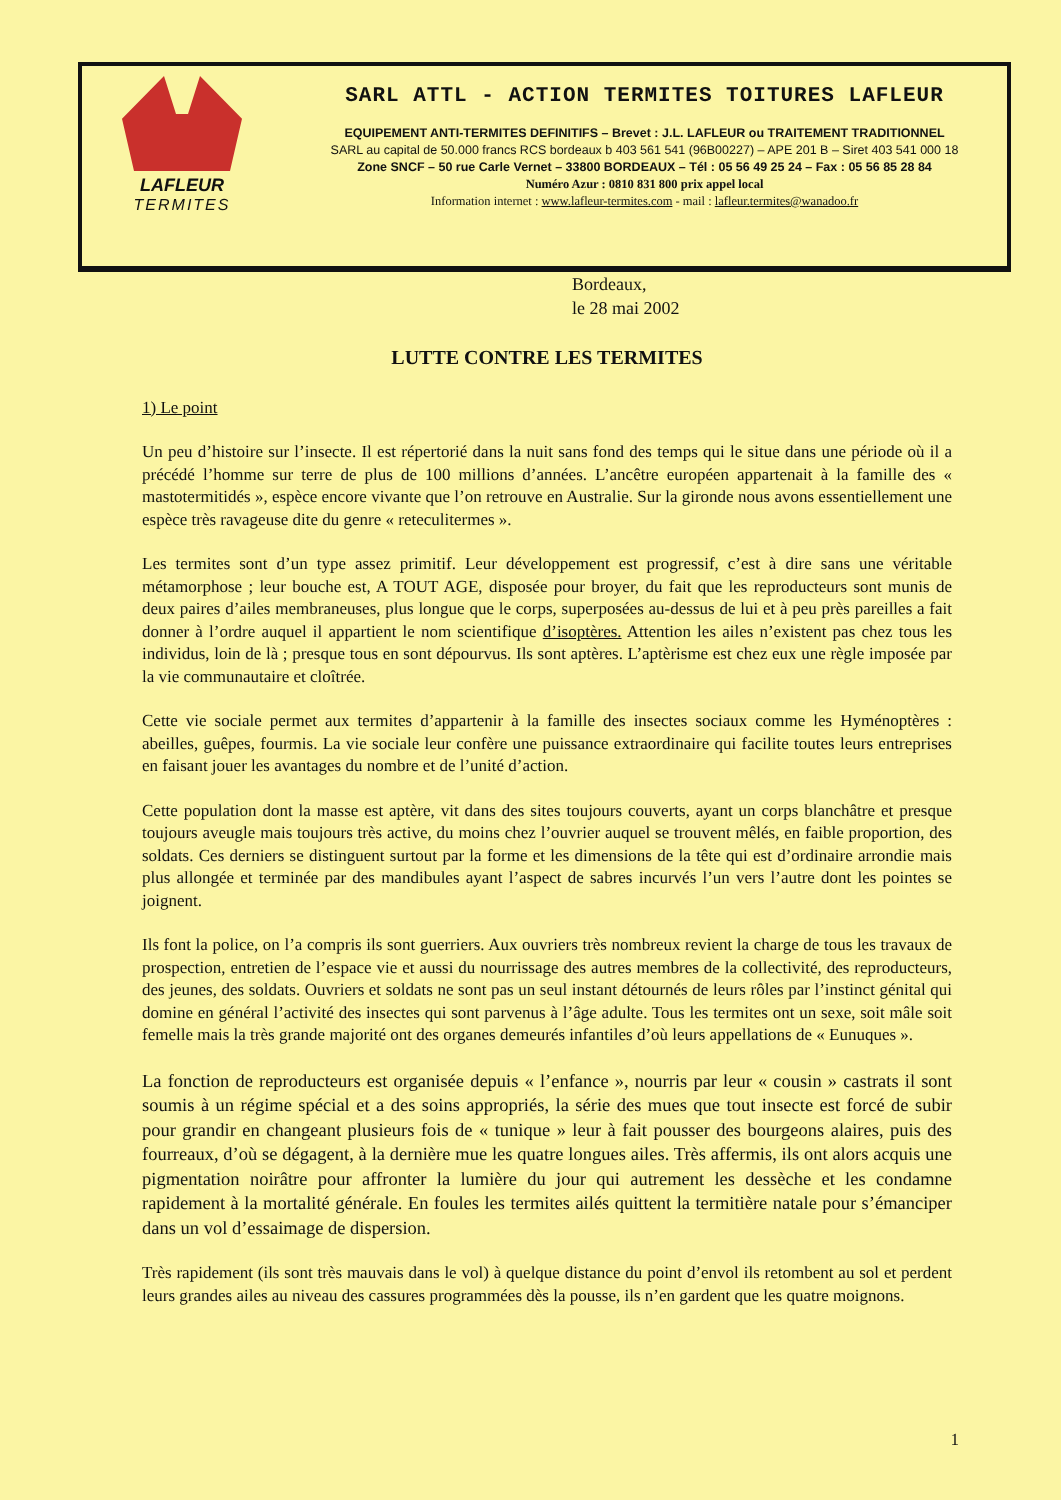LAFLEUR
TERMITES
SARL ATTL - ACTION TERMITES TOITURES LAFLEUR
EQUIPEMENT ANTI-TERMITES DEFINITIFS – Brevet : J.L. LAFLEUR ou TRAITEMENT TRADITIONNEL
SARL au capital de 50.000 francs RCS bordeaux b 403 561 541 (96B00227) – APE 201 B – Siret 403 541 000 18
Zone SNCF – 50 rue Carle Vernet – 33800 BORDEAUX – Tél : 05 56 49 25 24 – Fax : 05 56 85 28 84
Numéro Azur : 0810 831 800 prix appel local
Information internet : www.lafleur-termites.com - mail : lafleur.termites@wanadoo.fr
Bordeaux,
le 28 mai 2002
LUTTE CONTRE LES TERMITES
1) Le point
Un peu d’histoire sur l’insecte. Il est répertorié dans la nuit sans fond des temps qui le situe dans une période où il a précédé l’homme sur terre de plus de 100 millions d’années. L’ancêtre européen appartenait à la famille des « mastotermitidés », espèce encore vivante que l’on retrouve en Australie. Sur la gironde nous avons essentiellement une espèce très ravageuse dite du genre « reteculitermes ».
Les termites sont d’un type assez primitif. Leur développement est progressif, c’est à dire sans une véritable métamorphose ; leur bouche est, A TOUT AGE, disposée pour broyer, du fait que les reproducteurs sont munis de deux paires d’ailes membraneuses, plus longue que le corps, superposées au-dessus de lui et à peu près pareilles a fait donner à l’ordre auquel il appartient le nom scientifique d’isoptères. Attention les ailes n’existent pas chez tous les individus, loin de là ; presque tous en sont dépourvus. Ils sont aptères. L’aptèrisme est chez eux une règle imposée par la vie communautaire et cloîtrée.
Cette vie sociale permet aux termites d’appartenir à la famille des insectes sociaux comme les Hyménoptères : abeilles, guêpes, fourmis. La vie sociale leur confère une puissance extraordinaire qui facilite toutes leurs entreprises en faisant jouer les avantages du nombre et de l’unité d’action.
Cette population dont la masse est aptère, vit dans des sites toujours couverts, ayant un corps blanchâtre et presque toujours aveugle mais toujours très active, du moins chez l’ouvrier auquel se trouvent mêlés, en faible proportion, des soldats. Ces derniers se distinguent surtout par la forme et les dimensions de la tête qui est d’ordinaire arrondie mais plus allongée et terminée par des mandibules ayant l’aspect de sabres incurvés l’un vers l’autre dont les pointes se joignent.
Ils font la police, on l’a compris ils sont guerriers. Aux ouvriers très nombreux revient la charge de tous les travaux de prospection, entretien de l’espace vie et aussi du nourrissage des autres membres de la collectivité, des reproducteurs, des jeunes, des soldats. Ouvriers et soldats ne sont pas un seul instant détournés de leurs rôles par l’instinct génital qui domine en général l’activité des insectes qui sont parvenus à l’âge adulte. Tous les termites ont un sexe, soit mâle soit femelle mais la très grande majorité ont des organes demeurés infantiles d’où leurs appellations de « Eunuques ».
La fonction de reproducteurs est organisée depuis « l’enfance », nourris par leur « cousin » castrats il sont soumis à un régime spécial et a des soins appropriés, la série des mues que tout insecte est forcé de subir pour grandir en changeant plusieurs fois de « tunique » leur à fait pousser des bourgeons alaires, puis des fourreaux, d’où se dégagent, à la dernière mue les quatre longues ailes. Très affermis, ils ont alors acquis une pigmentation noirâtre pour affronter la lumière du jour qui autrement les dessèche et les condamne rapidement à la mortalité générale. En foules les termites ailés quittent la termitière natale pour s’émanciper dans un vol d’essaimage de dispersion.
Très rapidement (ils sont très mauvais dans le vol) à quelque distance du point d’envol ils retombent au sol et perdent leurs grandes ailes au niveau des cassures programmées dès la pousse, ils n’en gardent que les quatre moignons.
1